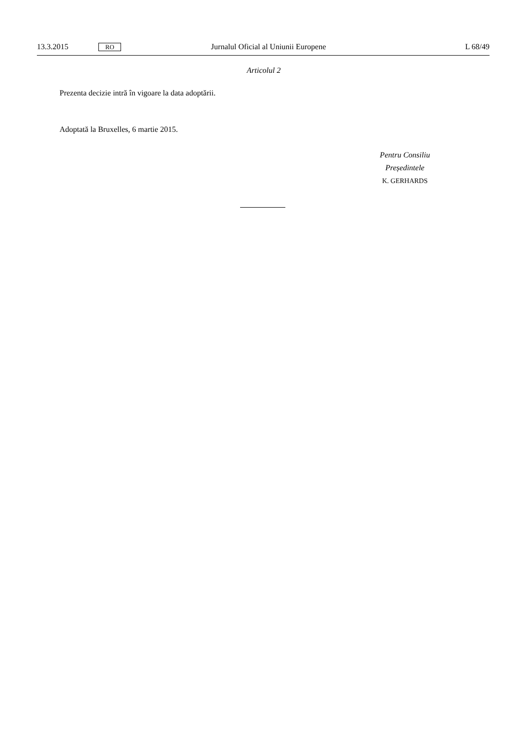13.3.2015 RO Jurnalul Oficial al Uniunii Europene L 68/49
Articolul 2
Prezenta decizie intră în vigoare la data adoptării.
Adoptată la Bruxelles, 6 martie 2015.
Pentru Consiliu
Președintele
K. GERHARDS